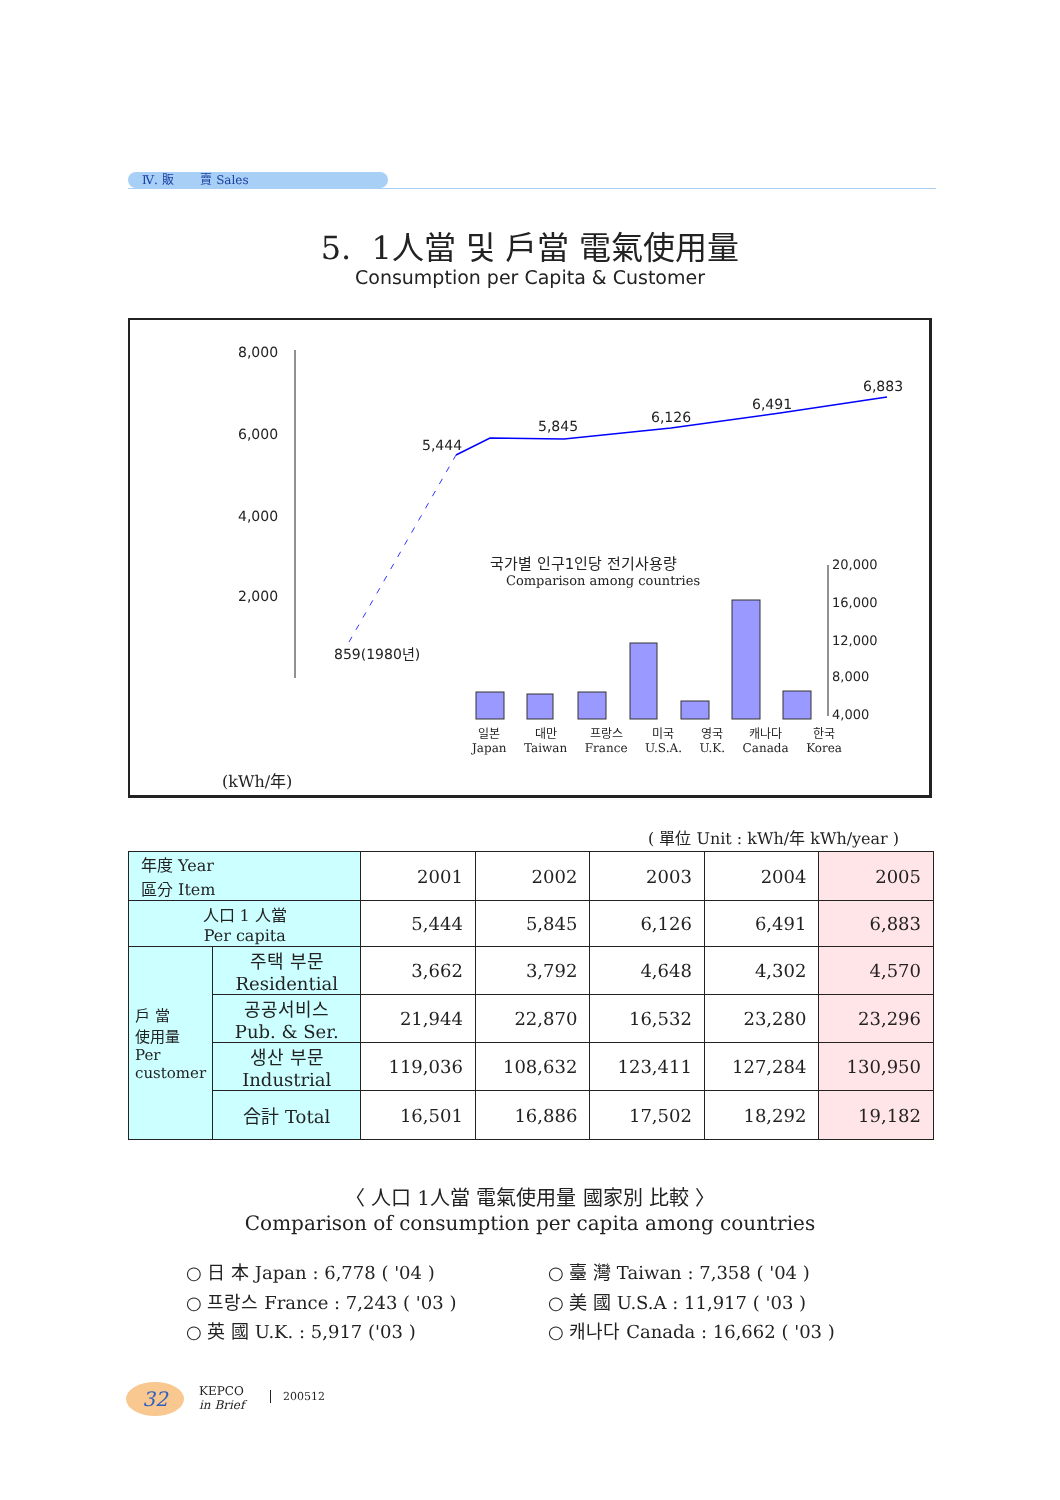Ⅳ. 販 賣 Sales
5. 1人當 및 戶當 電氣使用量
Consumption per Capita & Customer
8,000
6,000
4,000
2,000
859(1980년)
5,444
5,845
6,126
6,491
6,883
국가별 인구1인당 전기사용량
Comparison among countries
20,000
16,000
12,000
8,000
4,000
일본
Japan 대만
Taiwan 프랑스
France 미국
U.S.A. 영국
U.K. 캐나다
Canada 한국
Korea
(kWh/年)
( 單位 Unit : kWh/年 kWh/year )
| 年度 Year 區分 Item | | 2001 | 2002 | 2003 | 2004 | 2005 |
| --- | --- | --- | --- | --- | --- | --- |
| 人口 1 人當 Per capita | | 5,444 | 5,845 | 6,126 | 6,491 | 6,883 |
| 戶 當 使用量 Per customer | 주택 부문 Residential | 3,662 | 3,792 | 4,648 | 4,302 | 4,570 |
| | 공공서비스 Pub. & Ser. | 21,944 | 22,870 | 16,532 | 23,280 | 23,296 |
| | 생산 부문 Industrial | 119,036 | 108,632 | 123,411 | 127,284 | 130,950 |
| | 合計 Total | 16,501 | 16,886 | 17,502 | 18,292 | 19,182 |
〈 人口 1人當 電氣使用量 國家別 比較 〉
Comparison of consumption per capita among countries
○ 日 本 Japan : 6,778 ( '04 )
○ 프랑스 France : 7,243 ( '03 )
○ 英 國 U.K. : 5,917 ('03 )
○ 臺 灣 Taiwan : 7,358 ( '04 )
○ 美 國 U.S.A : 11,917 ( '03 )
○ 캐나다 Canada : 16,662 ( '03 )
32
KEPCO
in Brief
200512